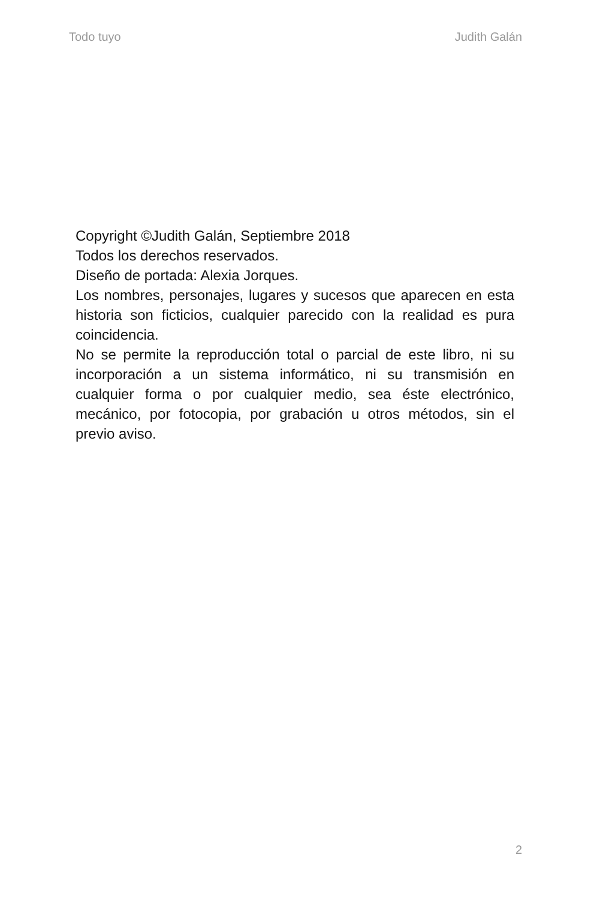Todo tuyo Judith Galán
Copyright ©Judith Galán, Septiembre 2018
Todos los derechos reservados.
Diseño de portada: Alexia Jorques.
Los nombres, personajes, lugares y sucesos que aparecen en esta historia son ficticios, cualquier parecido con la realidad es pura coincidencia.
No se permite la reproducción total o parcial de este libro, ni su incorporación a un sistema informático, ni su transmisión en cualquier forma o por cualquier medio, sea éste electrónico, mecánico, por fotocopia, por grabación u otros métodos, sin el previo aviso.
2